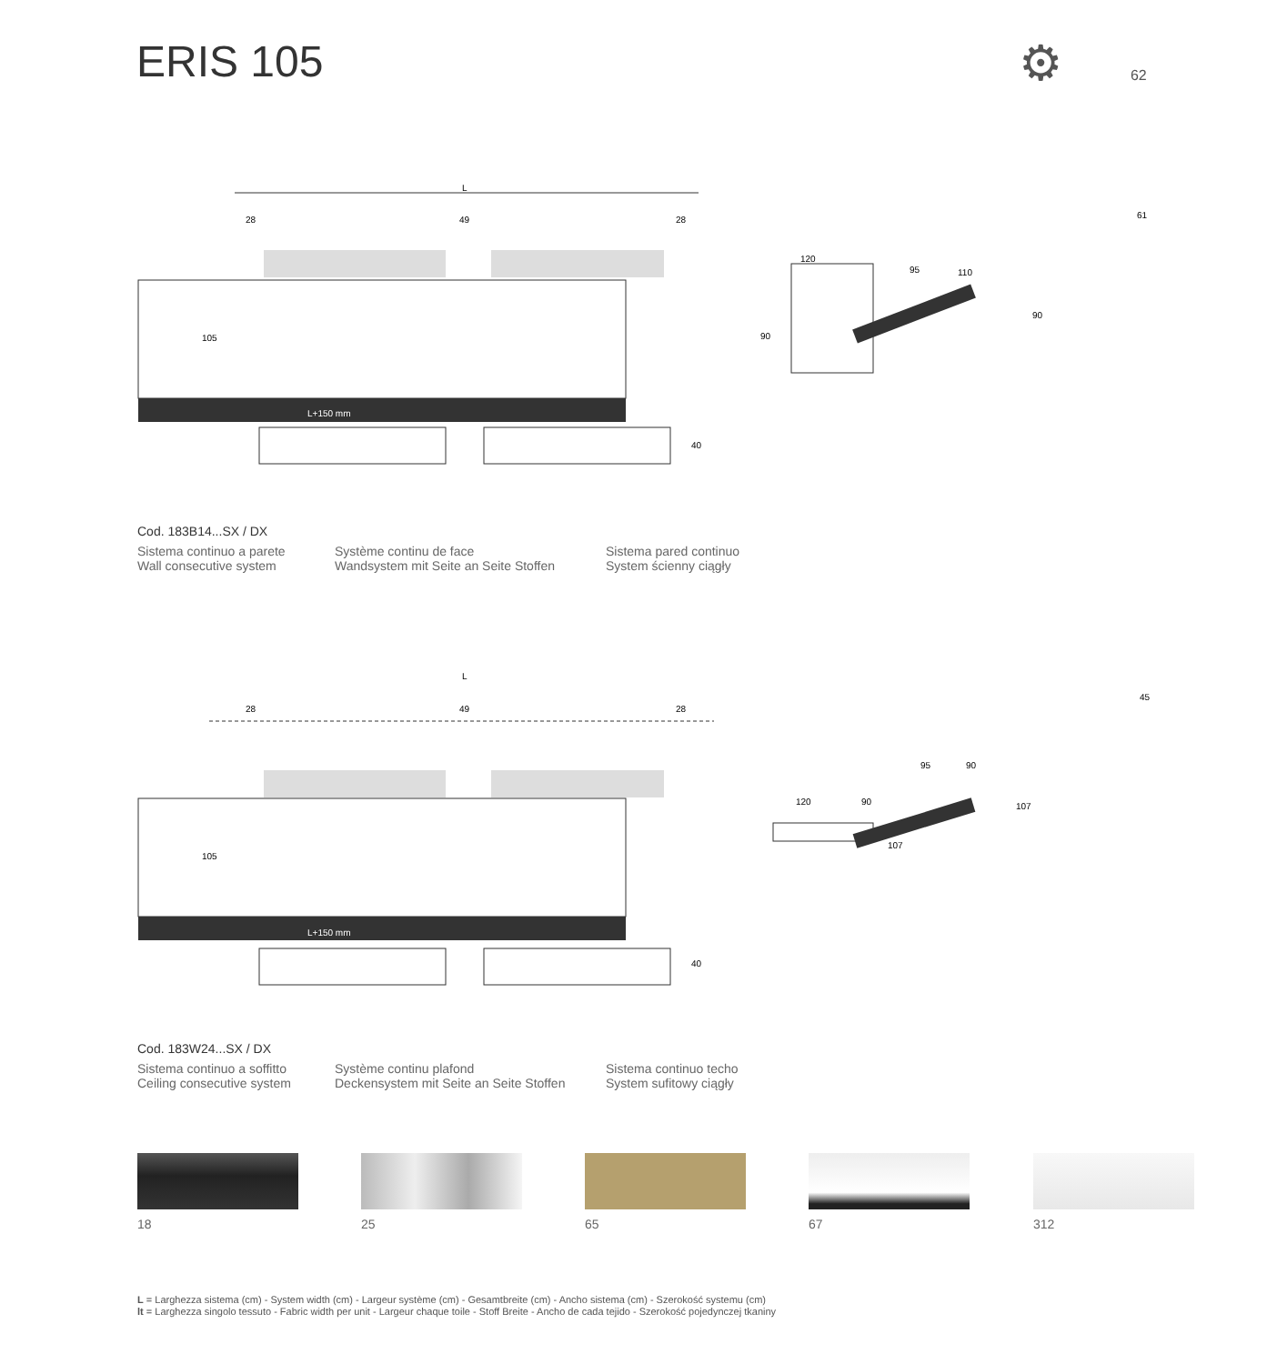ERIS 105 ⚙ 62
L
28
49
28
105
L+150 mm
40
120
95
110
90
90
61
Cod. 183B14...SX / DX
Sistema continuo a parete
Wall consecutive system
Système continu de face
Wandsystem mit Seite an Seite Stoffen
Sistema pared continuo
System ścienny ciągły
L
28
49
28
105
L+150 mm
40
120
90
95
90
107
107
45
Cod. 183W24...SX / DX
Sistema continuo a soffitto
Ceiling consecutive system
Système continu plafond
Deckensystem mit Seite an Seite Stoffen
Sistema continuo techo
System sufitowy ciągły
18 25 65 67 312
L = Larghezza sistema (cm) - System width (cm) - Largeur système (cm) - Gesamtbreite (cm) - Ancho sistema (cm) - Szerokość systemu (cm)
lt = Larghezza singolo tessuto - Fabric width per unit - Largeur chaque toile - Stoff Breite - Ancho de cada tejido - Szerokość pojedynczej tkaniny